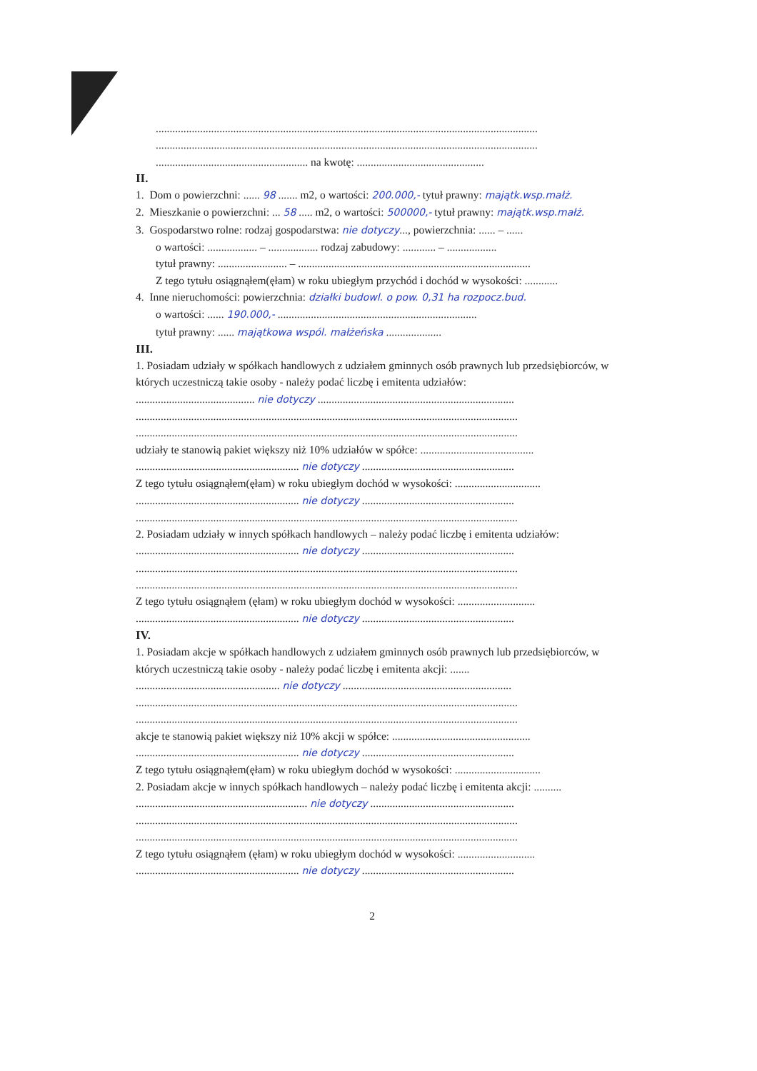..........................................................................................................................................
..........................................................................................................................................
....................................................... na kwotę: ..............................................
II.
1. Dom o powierzchni: ...... 98 ....... m2, o wartości: 200.000,- tytuł prawny: majątk.wsp.małż.
2. Mieszkanie o powierzchni: ... 58 ..... m2, o wartości: 500000,- tytuł prawny: majątk.wsp.małż.
3. Gospodarstwo rolne: rodzaj gospodarstwa: nie dotyczy..., powierzchnia: ...... – ......
o wartości: .................. – .................. rodzaj zabudowy: ............ – ..................
tytuł prawny: ......................... – ....................................................................................
Z tego tytułu osiągnąłem(ęłam) w roku ubiegłym przychód i dochód w wysokości: ............
4. Inne nieruchomości: powierzchnia: działki budowl. o pow. 0,31 ha rozpocz.bud.
o wartości: ...... 190.000,- ........................................................................
tytuł prawny: ...... majątkowa wspól. małżeńska ....................
III.
1. Posiadam udziały w spółkach handlowych z udziałem gminnych osób prawnych lub przedsiębiorców, w których uczestniczą takie osoby - należy podać liczbę i emitenta udziałów:
........................................... nie dotyczy .......................................................................
..........................................................................................................................................
..........................................................................................................................................
udziały te stanowią pakiet większy niż 10% udziałów w spółce: .........................................
........................................................... nie dotyczy .......................................................
Z tego tytułu osiągnąłem(ęłam) w roku ubiegłym dochód w wysokości: ...............................
........................................................... nie dotyczy .......................................................
..........................................................................................................................................
2. Posiadam udziały w innych spółkach handlowych – należy podać liczbę i emitenta udziałów:
........................................................... nie dotyczy .......................................................
..........................................................................................................................................
..........................................................................................................................................
Z tego tytułu osiągnąłem (ęłam) w roku ubiegłym dochód w wysokości: ............................
........................................................... nie dotyczy .......................................................
IV.
1. Posiadam akcje w spółkach handlowych z udziałem gminnych osób prawnych lub przedsiębiorców, w których uczestniczą takie osoby - należy podać liczbę i emitenta akcji: .......
.................................................... nie dotyczy .............................................................
..........................................................................................................................................
..........................................................................................................................................
akcje te stanowią pakiet większy niż 10% akcji w spółce: ..................................................
........................................................... nie dotyczy .......................................................
Z tego tytułu osiągnąłem(ęłam) w roku ubiegłym dochód w wysokości: ...............................
2. Posiadam akcje w innych spółkach handlowych – należy podać liczbę i emitenta akcji: ..........
.............................................................. nie dotyczy ....................................................
..........................................................................................................................................
..........................................................................................................................................
Z tego tytułu osiągnąłem (ęłam) w roku ubiegłym dochód w wysokości: ............................
........................................................... nie dotyczy .......................................................
2